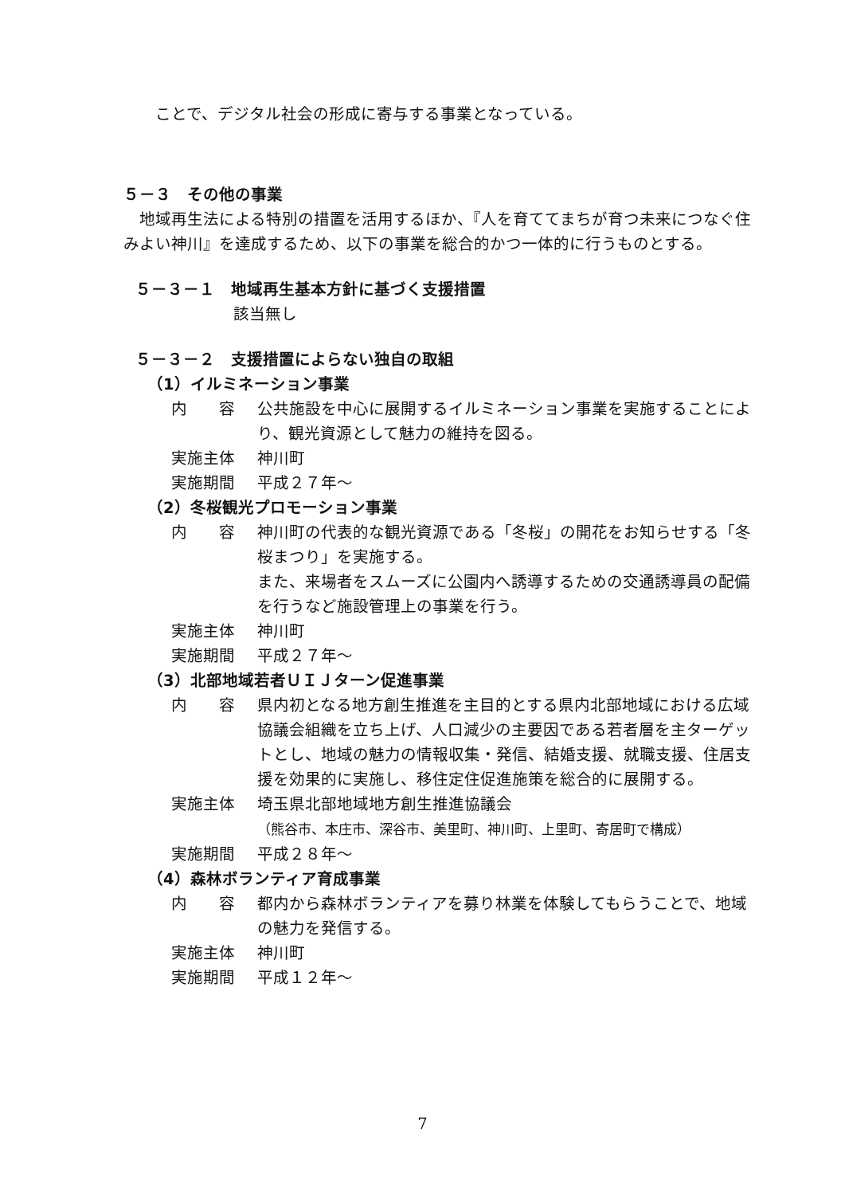ことで、デジタル社会の形成に寄与する事業となっている。
５－３　その他の事業
　地域再生法による特別の措置を活用するほか、『人を育ててまちが育つ未来につなぐ住みよい神川』を達成するため、以下の事業を総合的かつ一体的に行うものとする。
５－３－１　地域再生基本方針に基づく支援措置
該当無し
５－３－２　支援措置によらない独自の取組
（1）イルミネーション事業
内　　容 公共施設を中心に展開するイルミネーション事業を実施することにより、観光資源として魅力の維持を図る。
実施主体 神川町
実施期間 平成２７年～
（2）冬桜観光プロモーション事業
内　　容 神川町の代表的な観光資源である「冬桜」の開花をお知らせする「冬桜まつり」を実施する。
また、来場者をスムーズに公園内へ誘導するための交通誘導員の配備を行うなど施設管理上の事業を行う。
実施主体 神川町
実施期間 平成２７年～
（3）北部地域若者ＵＩＪターン促進事業
内　　容 県内初となる地方創生推進を主目的とする県内北部地域における広域協議会組織を立ち上げ、人口減少の主要因である若者層を主ターゲットとし、地域の魅力の情報収集・発信、結婚支援、就職支援、住居支援を効果的に実施し、移住定住促進施策を総合的に展開する。
実施主体 埼玉県北部地域地方創生推進協議会
（熊谷市、本庄市、深谷市、美里町、神川町、上里町、寄居町で構成）
実施期間 平成２８年～
（4）森林ボランティア育成事業
内　　容 都内から森林ボランティアを募り林業を体験してもらうことで、地域の魅力を発信する。
実施主体 神川町
実施期間 平成１２年～
7